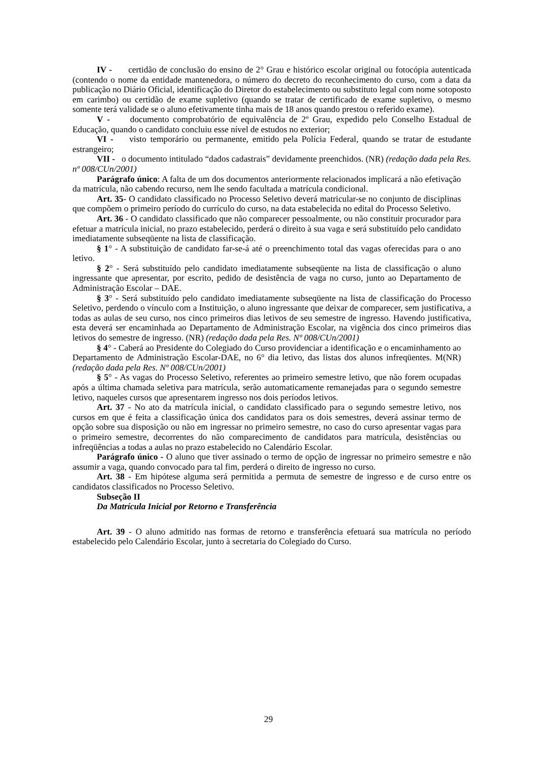IV - certidão de conclusão do ensino de 2° Grau e histórico escolar original ou fotocópia autenticada (contendo o nome da entidade mantenedora, o número do decreto do reconhecimento do curso, com a data da publicação no Diário Oficial, identificação do Diretor do estabelecimento ou substituto legal com nome sotoposto em carimbo) ou certidão de exame supletivo (quando se tratar de certificado de exame supletivo, o mesmo somente terá validade se o aluno efetivamente tinha mais de 18 anos quando prestou o referido exame).
V - documento comprobatório de equivalência de 2º Grau, expedido pelo Conselho Estadual de Educação, quando o candidato concluiu esse nível de estudos no exterior;
VI - visto temporário ou permanente, emitido pela Polícia Federal, quando se tratar de estudante estrangeiro;
VII - o documento intitulado “dados cadastrais” devidamente preenchidos. (NR) (redação dada pela Res. nº 008/CUn/2001)
Parágrafo único: A falta de um dos documentos anteriormente relacionados implicará a não efetivação da matrícula, não cabendo recurso, nem lhe sendo facultada a matrícula condicional.
Art. 35- O candidato classificado no Processo Seletivo deverá matricular-se no conjunto de disciplinas que compõem o primeiro período do currículo do curso, na data estabelecida no edital do Processo Seletivo.
Art. 36 - O candidato classificado que não comparecer pessoalmente, ou não constituir procurador para efetuar a matrícula inicial, no prazo estabelecido, perderá o direito à sua vaga e será substituído pelo candidato imediatamente subseqüente na lista de classificação.
§ 1° - A substituição de candidato far-se-á até o preenchimento total das vagas oferecidas para o ano letivo.
§ 2° - Será substituído pelo candidato imediatamente subseqüente na lista de classificação o aluno ingressante que apresentar, por escrito, pedido de desistência de vaga no curso, junto ao Departamento de Administração Escolar – DAE.
§ 3° - Será substituído pelo candidato imediatamente subseqüente na lista de classificação do Processo Seletivo, perdendo o vínculo com a Instituição, o aluno ingressante que deixar de comparecer, sem justificativa, a todas as aulas de seu curso, nos cinco primeiros dias letivos de seu semestre de ingresso. Havendo justificativa, esta deverá ser encaminhada ao Departamento de Administração Escolar, na vigência dos cinco primeiros dias letivos do semestre de ingresso. (NR) (redação dada pela Res. Nº 008/CUn/2001)
§ 4° - Caberá ao Presidente do Colegiado do Curso providenciar a identificação e o encaminhamento ao Departamento de Administração Escolar-DAE, no 6° dia letivo, das listas dos alunos infreqüentes. M(NR) (redação dada pela Res. Nº 008/CUn/2001)
§ 5° - As vagas do Processo Seletivo, referentes ao primeiro semestre letivo, que não forem ocupadas após a última chamada seletiva para matrícula, serão automaticamente remanejadas para o segundo semestre letivo, naqueles cursos que apresentarem ingresso nos dois períodos letivos.
Art. 37 - No ato da matrícula inicial, o candidato classificado para o segundo semestre letivo, nos cursos em que é feita a classificação única dos candidatos para os dois semestres, deverá assinar termo de opção sobre sua disposição ou não em ingressar no primeiro semestre, no caso do curso apresentar vagas para o primeiro semestre, decorrentes do não comparecimento de candidatos para matrícula, desistências ou infreqüências a todas a aulas no prazo estabelecido no Calendário Escolar.
Parágrafo único - O aluno que tiver assinado o termo de opção de ingressar no primeiro semestre e não assumir a vaga, quando convocado para tal fim, perderá o direito de ingresso no curso.
Art. 38 - Em hipótese alguma será permitida a permuta de semestre de ingresso e de curso entre os candidatos classificados no Processo Seletivo.
Subseção II
Da Matrícula Inicial por Retorno e Transferência
Art. 39 - O aluno admitido nas formas de retorno e transferência efetuará sua matrícula no período estabelecido pelo Calendário Escolar, junto à secretaria do Colegiado do Curso.
29